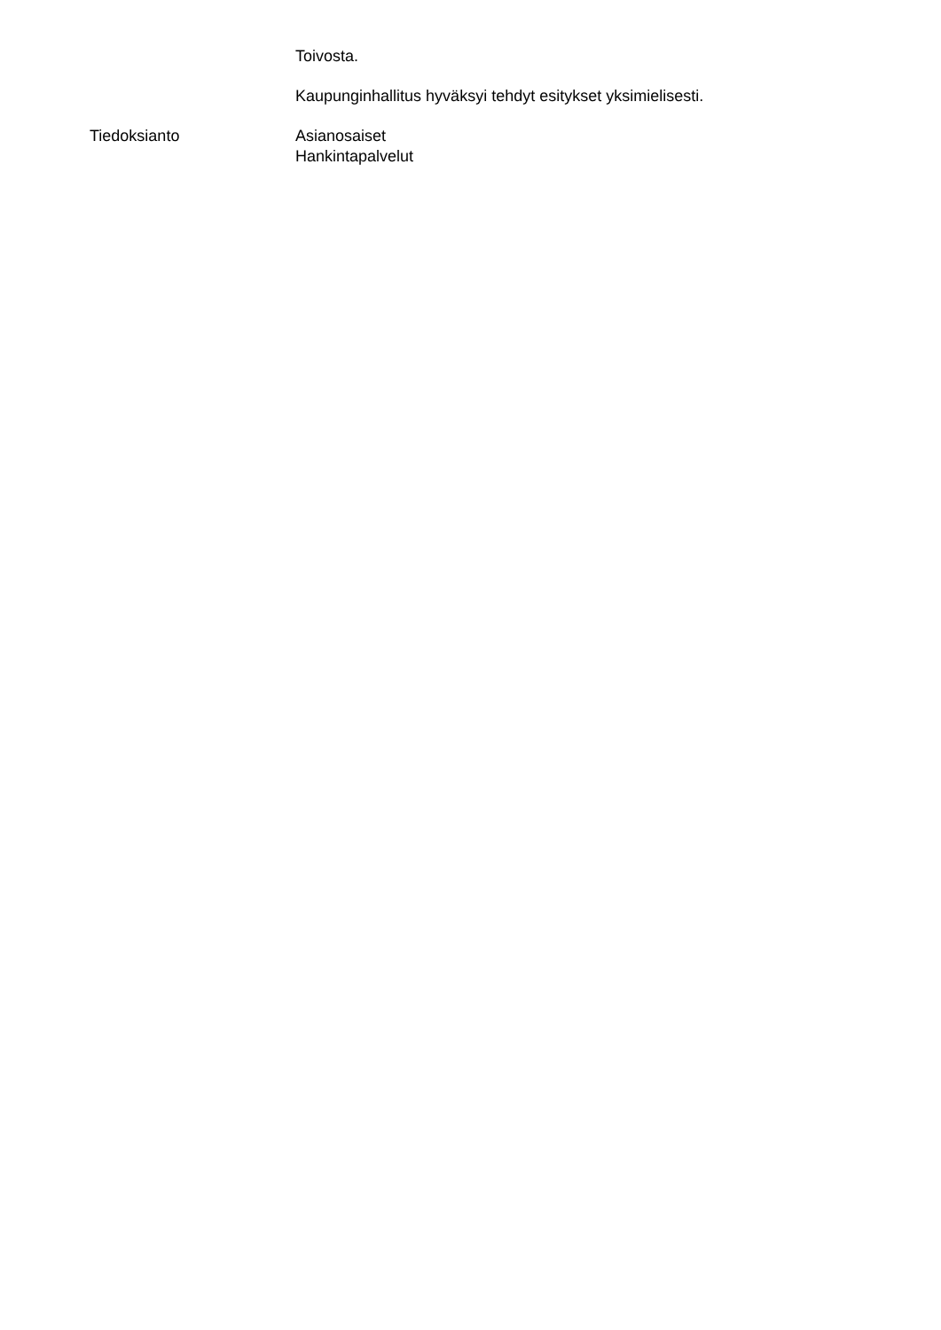Toivosta.
Kaupunginhallitus hyväksyi tehdyt esitykset yksimielisesti.
Tiedoksianto Asianosaiset
Hankintapalvelut